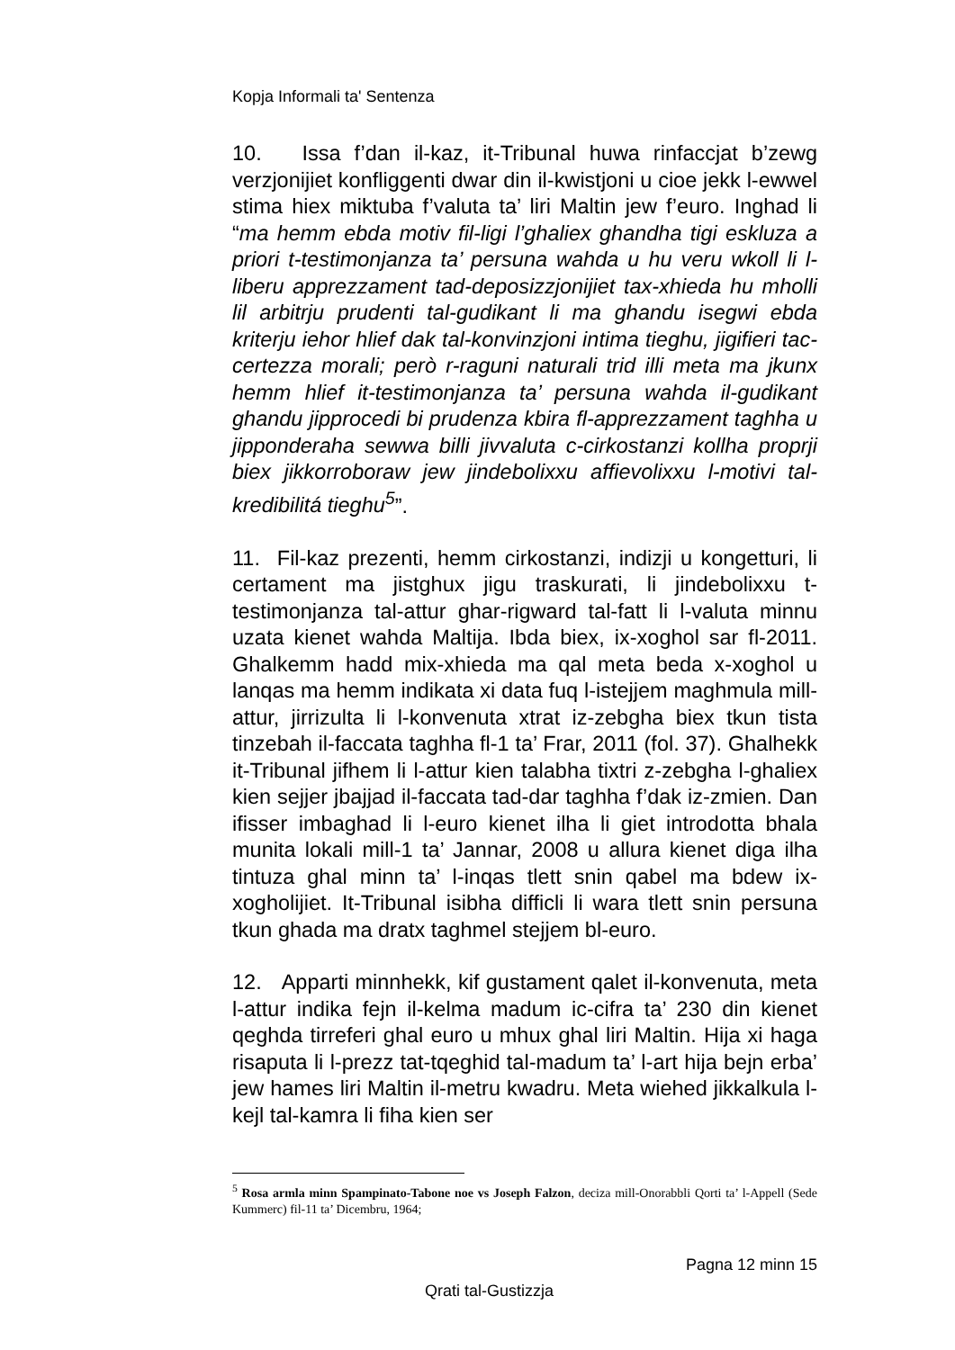Kopja Informali ta' Sentenza
10. Issa f’dan il-kaz, it-Tribunal huwa rinfaccjat b’zewg verzjonijiet konfliggenti dwar din il-kwistjoni u cioe jekk l-ewwel stima hiex miktuba f’valuta ta’ liri Maltin jew f’euro. Inghad li “ma hemm ebda motiv fil-ligi l’ghaliex ghandha tigi eskluza a priori t-testimonjanza ta’ persuna wahda u hu veru wkoll li l-liberu apprezzament tad-deposizzjonijiet tax-xhieda hu mholli lil arbitrju prudenti tal-gudikant li ma ghandu isegwi ebda kriterju iehor hlief dak tal-konvinzjoni intima tieghu, jigifieri tac-certezza morali; però r-raguni naturali trid illi meta ma jkunx hemm hlief it-testimonjanza ta’ persuna wahda il-gudikant ghandu jipprocedi bi prudenza kbira fl-apprezzament taghha u jipponderaha sewwa billi jivvaluta c-cirkostanzi kollha proprji biex jikkorroboraw jew jindebolixxu affievolixxu l-motivi tal-kredibilitá tieghu<sup>5</sup>”.
11. Fil-kaz prezenti, hemm cirkostanzi, indizji u kongetturi, li certament ma jistghux jigu traskurati, li jindebolixxu t-testimonjanza tal-attur ghar-rigward tal-fatt li l-valuta minnu uzata kienet wahda Maltija. Ibda biex, ix-xoghol sar fl-2011. Ghalkemm hadd mix-xhieda ma qal meta beda x-xoghol u lanqas ma hemm indikata xi data fuq l-istejjem maghmula mill-attur, jirrizulta li l-konvenuta xtrat iz-zebgha biex tkun tista tinzebah il-faccata taghha fl-1 ta’ Frar, 2011 (fol. 37). Ghalhekk it-Tribunal jifhem li l-attur kien talabha tixtri z-zebgha l-ghaliex kien sejjer jbajjad il-faccata tad-dar taghha f’dak iz-zmien. Dan ifisser imbaghad li l-euro kienet ilha li giet introdotta bhala munita lokali mill-1 ta’ Jannar, 2008 u allura kienet diga ilha tintuza ghal minn ta’ l-inqas tlett snin qabel ma bdew ix-xogholijiet. It-Tribunal isibha difficli li wara tlett snin persuna tkun ghada ma dratx taghmel stejjem bl-euro.
12. Apparti minnhekk, kif gustament qalet il-konvenuta, meta l-attur indika fejn il-kelma madum ic-cifra ta’ 230 din kienet qeghda tirreferi ghal euro u mhux ghal liri Maltin. Hija xi haga risaputa li l-prezz tat-tqeghid tal-madum ta’ l-art hija bejn erba’ jew hames liri Maltin il-metru kwadru. Meta wiehed jikkalkula l-kejl tal-kamra li fiha kien ser
<sup>5</sup> Rosa armla minn Spampinato-Tabone noe vs Joseph Falzon, deciza mill-Onorabbli Qorti ta’ l-Appell (Sede Kummerc) fil-11 ta’ Dicembru, 1964;
Pagna 12 minn 15
Qrati tal-Gustizzja